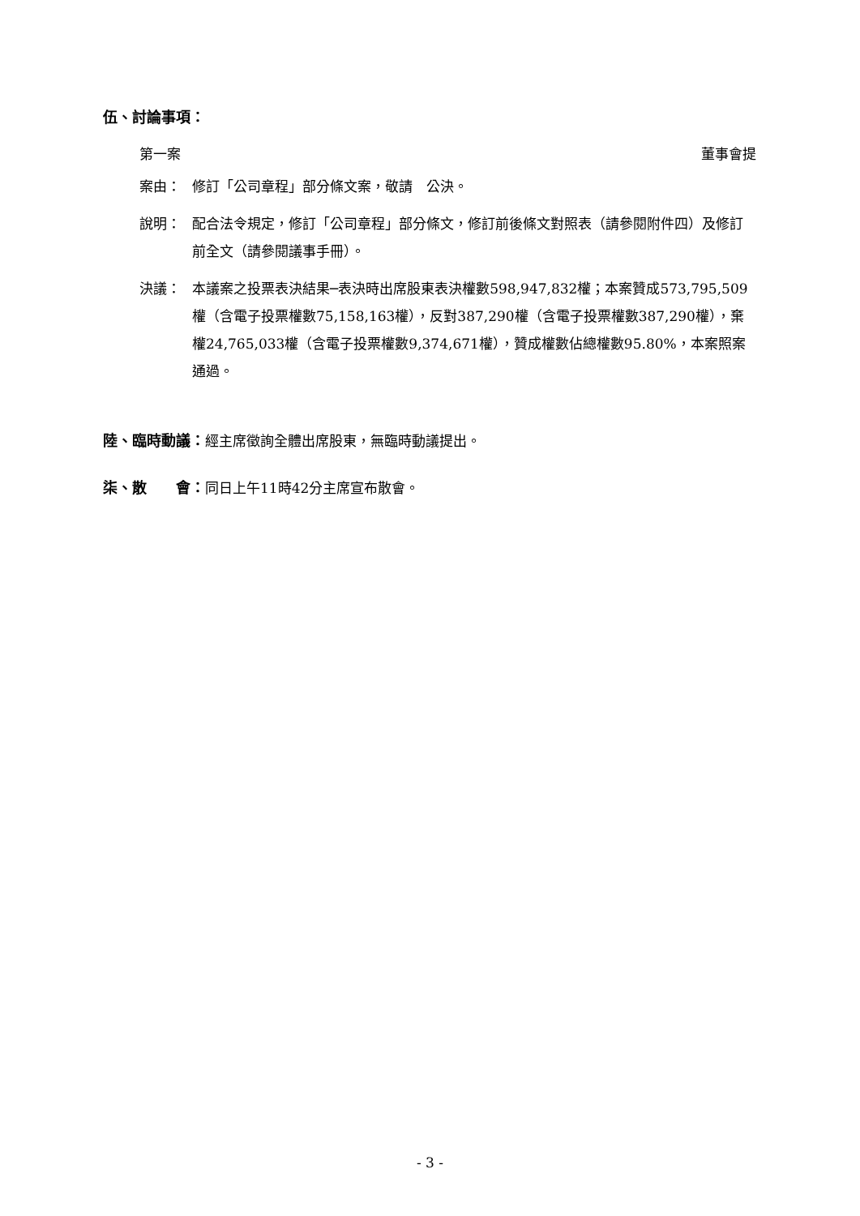伍、討論事項：
第一案 董事會提
案由： 修訂「公司章程」部分條文案，敬請　公決。
說明： 配合法令規定，修訂「公司章程」部分條文，修訂前後條文對照表（請參閱附件四）及修訂前全文（請參閱議事手冊）。
決議： 本議案之投票表決結果─表決時出席股東表決權數598,947,832權；本案贊成573,795,509權（含電子投票權數75,158,163權），反對387,290權（含電子投票權數387,290權），棄權24,765,033權（含電子投票權數9,374,671權），贊成權數佔總權數95.80%，本案照案通過。
陸、臨時動議：經主席徵詢全體出席股東，無臨時動議提出。
柒、散　　會：同日上午11時42分主席宣布散會。
- 3 -